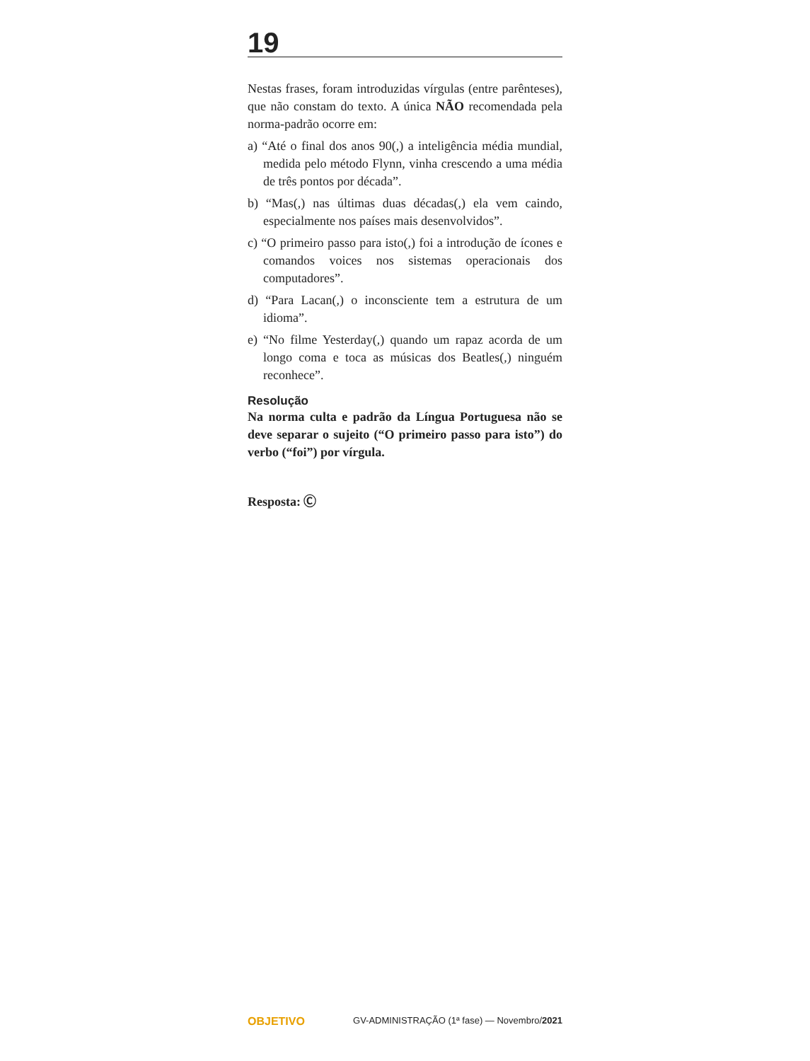19
Nestas frases, foram introduzidas vírgulas (entre parênteses), que não constam do texto. A única NÃO recomendada pela norma-padrão ocorre em:
a) “Até o final dos anos 90(,) a inteligência média mundial, medida pelo método Flynn, vinha crescendo a uma média de três pontos por década”.
b) “Mas(,) nas últimas duas décadas(,) ela vem caindo, especialmente nos países mais desenvolvidos”.
c) “O primeiro passo para isto(,) foi a introdução de ícones e comandos voices nos sistemas operacionais dos computadores”.
d) “Para Lacan(,) o inconsciente tem a estrutura de um idioma”.
e) “No filme Yesterday(,) quando um rapaz acorda de um longo coma e toca as músicas dos Beatles(,) ninguém reconhece”.
Resolução
Na norma culta e padrão da Língua Portuguesa não se deve separar o sujeito (“O primeiro passo para isto”) do verbo (“foi”) por vírgula.
Resposta: Ⓒ
OBJETIVO GV-ADMINISTRAÇÃO (1ª fase) — Novembro/2021